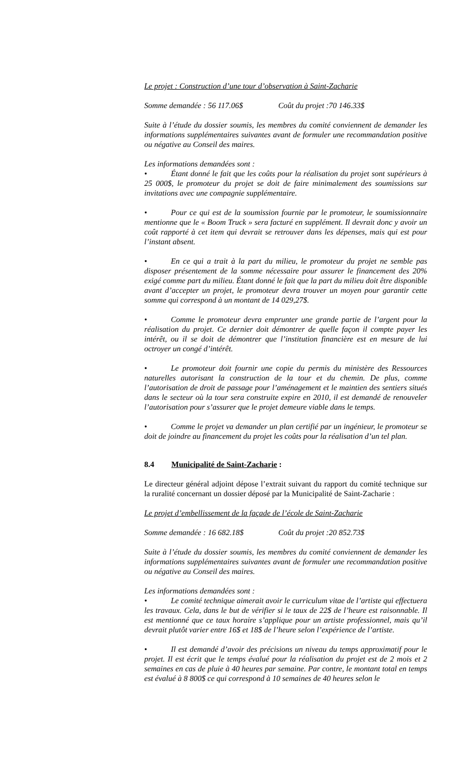Le projet : Construction d’une tour d’observation à Saint-Zacharie
Somme demandée : 56 117.06$ Coût du projet :70 146.33$
Suite à l’étude du dossier soumis, les membres du comité conviennent de demander les informations supplémentaires suivantes avant de formuler une recommandation positive ou négative au Conseil des maires.
Les informations demandées sont :
• Étant donné le fait que les coûts pour la réalisation du projet sont supérieurs à 25 000$, le promoteur du projet se doit de faire minimalement des soumissions sur invitations avec une compagnie supplémentaire.
• Pour ce qui est de la soumission fournie par le promoteur, le soumissionnaire mentionne que le « Boom Truck » sera facturé en supplément. Il devrait donc y avoir un coût rapporté à cet item qui devrait se retrouver dans les dépenses, mais qui est pour l’instant absent.
• En ce qui a trait à la part du milieu, le promoteur du projet ne semble pas disposer présentement de la somme nécessaire pour assurer le financement des 20% exigé comme part du milieu. Étant donné le fait que la part du milieu doit être disponible avant d’accepter un projet, le promoteur devra trouver un moyen pour garantir cette somme qui correspond à un montant de 14 029,27$.
• Comme le promoteur devra emprunter une grande partie de l’argent pour la réalisation du projet. Ce dernier doit démontrer de quelle façon il compte payer les intérêt, ou il se doit de démontrer que l’institution financière est en mesure de lui octroyer un congé d’intérêt.
• Le promoteur doit fournir une copie du permis du ministère des Ressources naturelles autorisant la construction de la tour et du chemin. De plus, comme l’autorisation de droit de passage pour l’aménagement et le maintien des sentiers situés dans le secteur où la tour sera construite expire en 2010, il est demandé de renouveler l’autorisation pour s’assurer que le projet demeure viable dans le temps.
• Comme le projet va demander un plan certifié par un ingénieur, le promoteur se doit de joindre au financement du projet les coûts pour la réalisation d’un tel plan.
8.4 Municipalité de Saint-Zacharie :
Le directeur général adjoint dépose l’extrait suivant du rapport du comité technique sur la ruralité concernant un dossier déposé par la Municipalité de Saint-Zacharie :
Le projet d’embellissement de la façade de l’école de Saint-Zacharie
Somme demandée : 16 682.18$ Coût du projet :20 852.73$
Suite à l’étude du dossier soumis, les membres du comité conviennent de demander les informations supplémentaires suivantes avant de formuler une recommandation positive ou négative au Conseil des maires.
Les informations demandées sont :
• Le comité technique aimerait avoir le curriculum vitae de l’artiste qui effectuera les travaux. Cela, dans le but de vérifier si le taux de 22$ de l’heure est raisonnable. Il est mentionné que ce taux horaire s’applique pour un artiste professionnel, mais qu’il devrait plutôt varier entre 16$ et 18$ de l’heure selon l’expérience de l’artiste.
• Il est demandé d’avoir des précisions un niveau du temps approximatif pour le projet. Il est écrit que le temps évalué pour la réalisation du projet est de 2 mois et 2 semaines en cas de pluie à 40 heures par semaine. Par contre, le montant total en temps est évalué à 8 800$ ce qui correspond à 10 semaines de 40 heures selon le